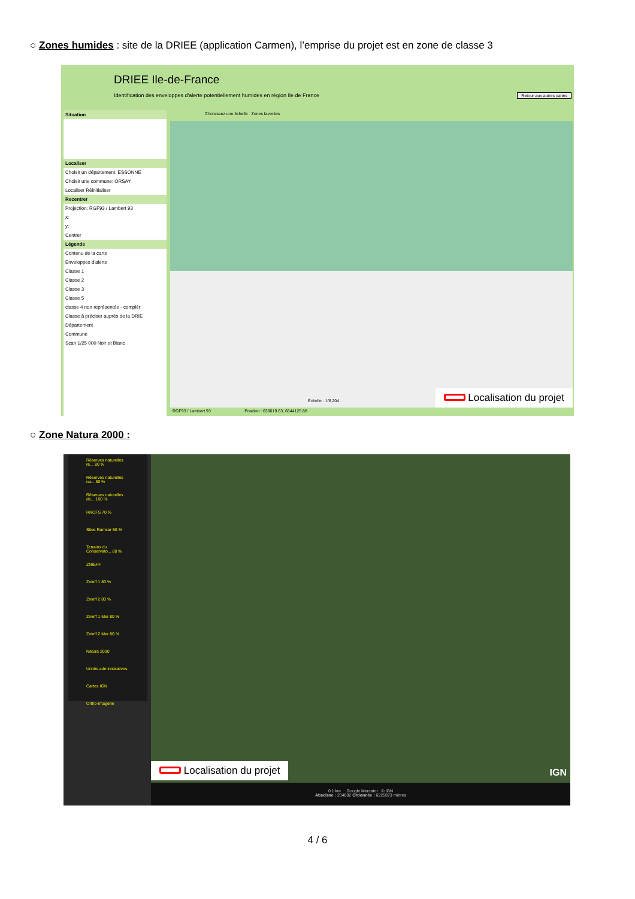○ Zones humides : site de la DRIEE (application Carmen), l’emprise du projet est en zone de classe 3
DRIEE Ile-de-France
Identification des enveloppes d'alerte potentiellement humides en région Ile de France
Retour aux autres cartes
Situation
Localiser
Choisir un département: ESSONNE
Choisir une commune: ORSAY
Localiser Réinitialiser
Recentrer
Projection: RGF93 / Lambert 93
x:
y:
Centrer
Légende
Contenu de la carte
Enveloppes d'alerte
Classe 1
Classe 2
Classe 3
Classe 5
classe 4 non représentée - complér
Classe à préciser auprès de la DRIE
Département
Commune
Scan 1/25 000 Noir et Blanc
Choisissez une échelle Zones favorites
Échelle : 1/6 204 Localisation du projet
RGF93 / Lambert 93 Position : 639619.63, 6844125.88
○ Zone Natura 2000 :
Réserves naturelles re... 80 %
Réserves naturelles na... 80 %
Réserves naturelles de... 100 %
RNCFS 70 %
Sites Ramsar 50 %
Terrains du Conservato... 80 %
ZNIEFF
Znieff 1 80 %
Znieff 2 80 %
Znieff 1 Mer 80 %
Znieff 2 Mer 80 %
Natura 2000
Unités administratives
Cartes IGN
Ortho-imagerie
IGN
Localisation du projet
0 1 km Google Mercator © IGN
Abscisse : 234882 Ordonnée : 6225873 mètres
4 / 6